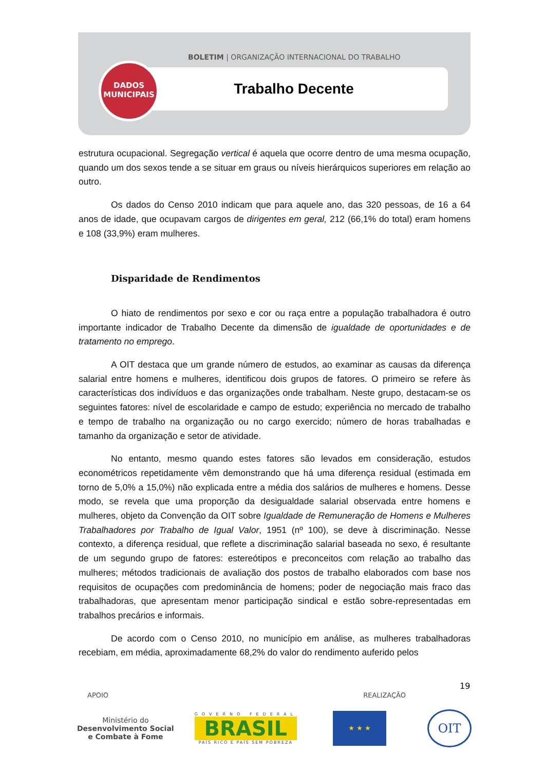BOLETIM | ORGANIZAÇÃO INTERNACIONAL DO TRABALHO
Trabalho Decente
DADOS
MUNICIPAIS
estrutura ocupacional. Segregação vertical é aquela que ocorre dentro de uma mesma ocupação, quando um dos sexos tende a se situar em graus ou níveis hierárquicos superiores em relação ao outro.
Os dados do Censo 2010 indicam que para aquele ano, das 320 pessoas, de 16 a 64 anos de idade, que ocupavam cargos de dirigentes em geral, 212 (66,1% do total) eram homens e 108 (33,9%) eram mulheres.
Disparidade de Rendimentos
O hiato de rendimentos por sexo e cor ou raça entre a população trabalhadora é outro importante indicador de Trabalho Decente da dimensão de igualdade de oportunidades e de tratamento no emprego.
A OIT destaca que um grande número de estudos, ao examinar as causas da diferença salarial entre homens e mulheres, identificou dois grupos de fatores. O primeiro se refere às características dos indivíduos e das organizações onde trabalham. Neste grupo, destacam-se os seguintes fatores: nível de escolaridade e campo de estudo; experiência no mercado de trabalho e tempo de trabalho na organização ou no cargo exercido; número de horas trabalhadas e tamanho da organização e setor de atividade.
No entanto, mesmo quando estes fatores são levados em consideração, estudos econométricos repetidamente vêm demonstrando que há uma diferença residual (estimada em torno de 5,0% a 15,0%) não explicada entre a média dos salários de mulheres e homens. Desse modo, se revela que uma proporção da desigualdade salarial observada entre homens e mulheres, objeto da Convenção da OIT sobre Igualdade de Remuneração de Homens e Mulheres Trabalhadores por Trabalho de Igual Valor, 1951 (nº 100), se deve à discriminação. Nesse contexto, a diferença residual, que reflete a discriminação salarial baseada no sexo, é resultante de um segundo grupo de fatores: estereótipos e preconceitos com relação ao trabalho das mulheres; métodos tradicionais de avaliação dos postos de trabalho elaborados com base nos requisitos de ocupações com predominância de homens; poder de negociação mais fraco das trabalhadoras, que apresentam menor participação sindical e estão sobre-representadas em trabalhos precários e informais.
De acordo com o Censo 2010, no município em análise, as mulheres trabalhadoras recebiam, em média, aproximadamente 68,2% do valor do rendimento auferido pelos
19
APOIO REALIZAÇÃO
Ministério do
Desenvolvimento Social
e Combate à Fome
GOVERNO FEDERAL
BRASIL
PAÍS RICO É PAÍS SEM POBREZA
★ ★ ★
OIT